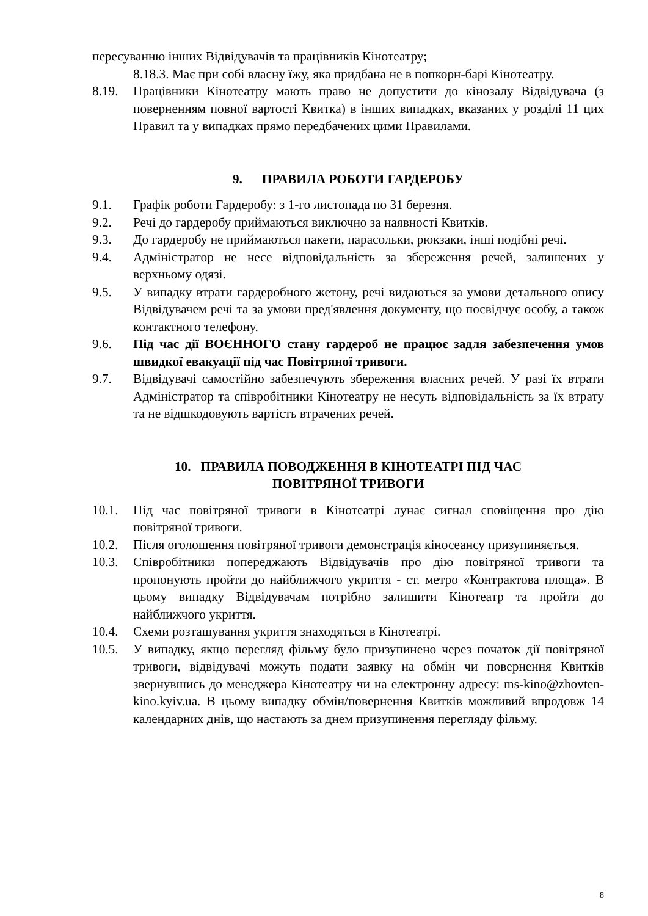пересуванню інших Відвідувачів та працівників Кінотеатру;
8.18.3. Має при собі власну їжу, яка придбана не в попкорн-барі Кінотеатру.
8.19. Працівники Кінотеатру мають право не допустити до кінозалу Відвідувача (з поверненням повної вартості Квитка) в інших випадках, вказаних у розділі 11 цих Правил та у випадках прямо передбачених цими Правилами.
9. ПРАВИЛА РОБОТИ ГАРДЕРОБУ
9.1. Графік роботи Гардеробу: з 1-го листопада по 31 березня.
9.2. Речі до гардеробу приймаються виключно за наявності Квитків.
9.3. До гардеробу не приймаються пакети, парасольки, рюкзаки, інші подібні речі.
9.4. Адміністратор не несе відповідальність за збереження речей, залишених у верхньому одязі.
9.5. У випадку втрати гардеробного жетону, речі видаються за умови детального опису Відвідувачем речі та за умови пред'явлення документу, що посвідчує особу, а також контактного телефону.
9.6. Під час дії ВОЄННОГО стану гардероб не працює задля забезпечення умов швидкої евакуації під час Повітряної тривоги.
9.7. Відвідувачі самостійно забезпечують збереження власних речей. У разі їх втрати Адміністратор та співробітники Кінотеатру не несуть відповідальність за їх втрату та не відшкодовують вартість втрачених речей.
10. ПРАВИЛА ПОВОДЖЕННЯ В КІНОТЕАТРІ ПІД ЧАС
ПОВІТРЯНОЇ ТРИВОГИ
10.1. Під час повітряної тривоги в Кінотеатрі лунає сигнал сповіщення про дію повітряної тривоги.
10.2. Після оголошення повітряної тривоги демонстрація кіносеансу призупиняється.
10.3. Співробітники попереджають Відвідувачів про дію повітряної тривоги та пропонують пройти до найближчого укриття - ст. метро «Контрактова площа». В цьому випадку Відвідувачам потрібно залишити Кінотеатр та пройти до найближчого укриття.
10.4. Схеми розташування укриття знаходяться в Кінотеатрі.
10.5. У випадку, якщо перегляд фільму було призупинено через початок дії повітряної тривоги, відвідувачі можуть подати заявку на обмін чи повернення Квитків звернувшись до менеджера Кінотеатру чи на електронну адресу: ms-kino@zhovten-kino.kyiv.ua. В цьому випадку обмін/повернення Квитків можливий впродовж 14 календарних днів, що настають за днем призупинення перегляду фільму.
8